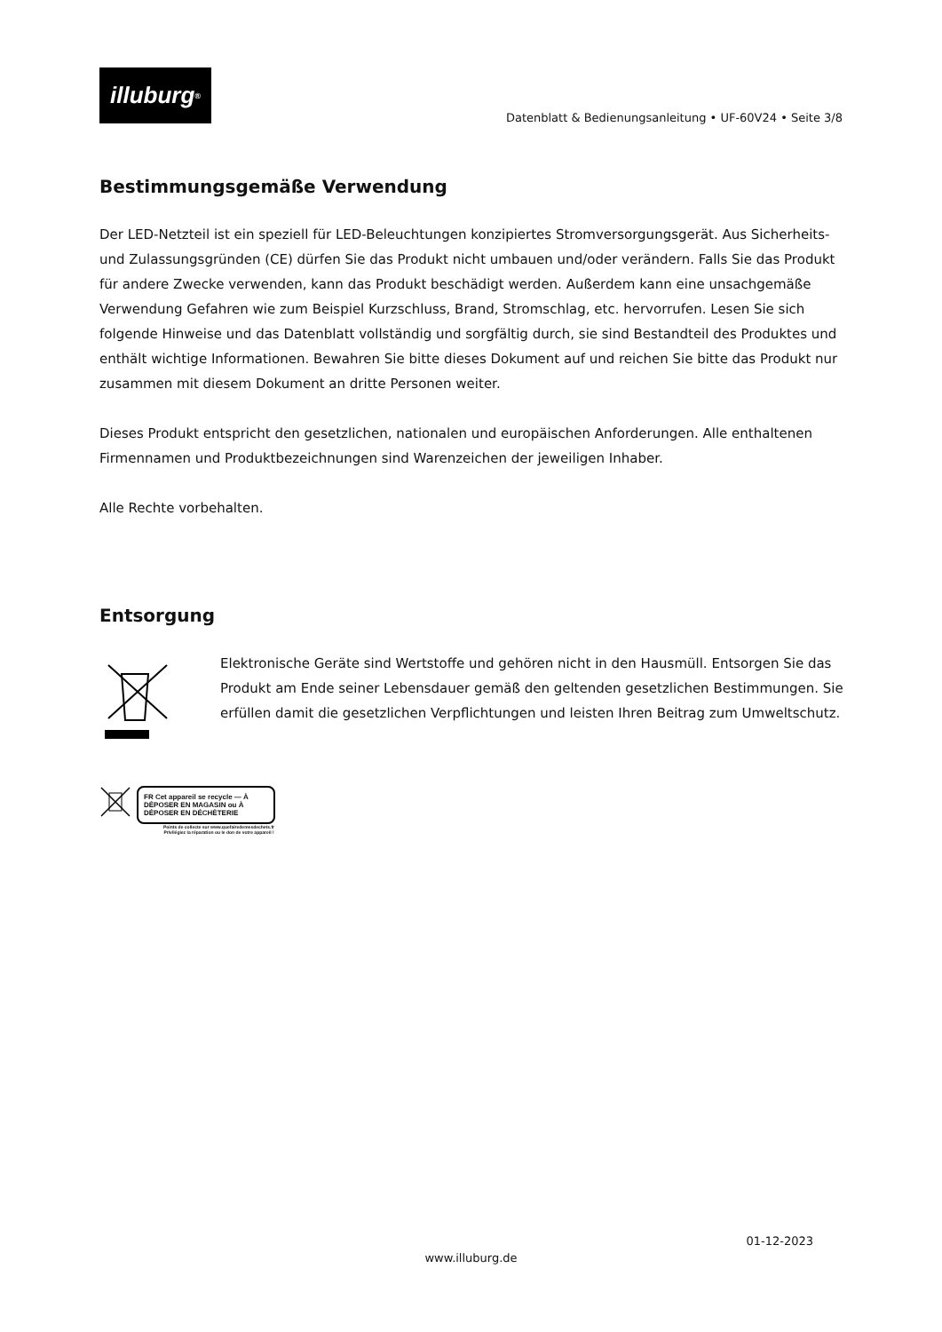illuburg<sup>®</sup>
Datenblatt & Bedienungsanleitung • UF-60V24 • Seite 3/8
Bestimmungsgemäße Verwendung
Der LED-Netzteil ist ein speziell für LED-Beleuchtungen konzipiertes Stromversorgungsgerät. Aus Sicherheits- und Zulassungsgründen (CE) dürfen Sie das Produkt nicht umbauen und/oder verändern. Falls Sie das Produkt für andere Zwecke verwenden, kann das Produkt beschädigt werden. Außerdem kann eine unsachgemäße Verwendung Gefahren wie zum Beispiel Kurzschluss, Brand, Stromschlag, etc. hervorrufen. Lesen Sie sich folgende Hinweise und das Datenblatt vollständig und sorgfältig durch, sie sind Bestandteil des Produktes und enthält wichtige Informationen. Bewahren Sie bitte dieses Dokument auf und reichen Sie bitte das Produkt nur zusammen mit diesem Dokument an dritte Personen weiter.
Dieses Produkt entspricht den gesetzlichen, nationalen und europäischen Anforderungen. Alle enthaltenen Firmennamen und Produktbezeichnungen sind Warenzeichen der jeweiligen Inhaber.
Alle Rechte vorbehalten.
Entsorgung
Elektronische Geräte sind Wertstoffe und gehören nicht in den Hausmüll. Entsorgen Sie das Produkt am Ende seiner Lebensdauer gemäß den geltenden gesetzlichen Bestimmungen. Sie erfüllen damit die gesetzlichen Verpflichtungen und leisten Ihren Beitrag zum Umweltschutz.
FR Cet appareil se recycle — À DÉPOSER EN MAGASIN ou À DÉPOSER EN DÉCHÈTERIE
Points de collecte sur www.quefairedemesdechets.fr
Privilégiez la réparation ou le don de votre appareil !
01-12-2023
www.illuburg.de